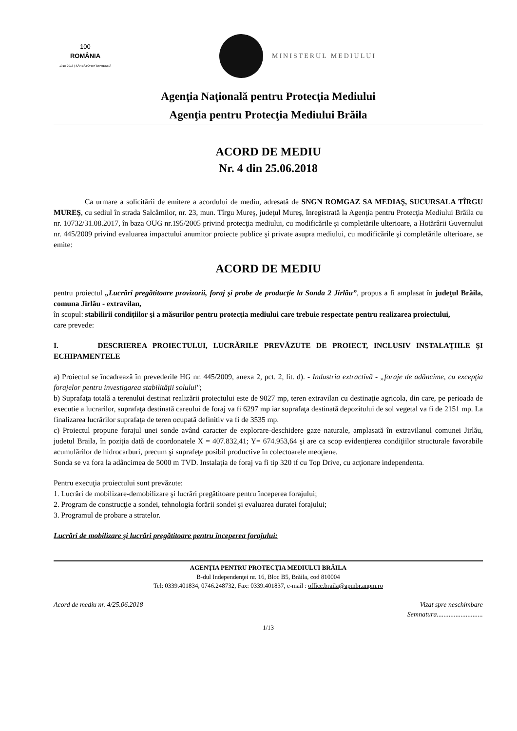100
ROMÂNIA
1918-2018 | SĂRBĂTORIM ÎMPREUNĂ
MINISTERUL MEDIULUI
Agenţia Naţională pentru Protecţia Mediului
Agenţia pentru Protecţia Mediului Brăila
ACORD DE MEDIU
Nr. 4 din 25.06.2018
Ca urmare a solicitării de emitere a acordului de mediu, adresată de SNGN ROMGAZ SA MEDIAŞ, SUCURSALA TÎRGU MUREŞ, cu sediul în strada Salcâmilor, nr. 23, mun. Tîrgu Mureş, judeţul Mureş, înregistrată la Agenţia pentru Protecţia Mediului Brăila cu nr. 10732/31.08.2017, în baza OUG nr.195/2005 privind protecţia mediului, cu modificările şi completările ulterioare, a Hotărârii Guvernului nr. 445/2009 privind evaluarea impactului anumitor proiecte publice şi private asupra mediului, cu modificările şi completările ulterioare, se emite:
ACORD DE MEDIU
pentru proiectul „Lucrări pregătitoare provizorii, foraj şi probe de producţie la Sonda 2 Jirlău”, propus a fi amplasat în judeţul Brăila, comuna Jirlău - extravilan,
în scopul: stabilirii condiţiilor şi a măsurilor pentru protecţia mediului care trebuie respectate pentru realizarea proiectului,
care prevede:
I. DESCRIEREA PROIECTULUI, LUCRĂRILE PREVĂZUTE DE PROIECT, INCLUSIV INSTALAŢIILE ŞI ECHIPAMENTELE
a) Proiectul se încadrează în prevederile HG nr. 445/2009, anexa 2, pct. 2, lit. d). - Industria extractivă - „foraje de adâncime, cu excepţia forajelor pentru investigarea stabilităţii solului";
b) Suprafaţa totală a terenului destinat realizării proiectului este de 9027 mp, teren extravilan cu destinaţie agricola, din care, pe perioada de executie a lucrarilor, suprafaţa destinată careului de foraj va fi 6297 mp iar suprafaţa destinată depozitului de sol vegetal va fi de 2151 mp. La finalizarea lucrărilor suprafaţa de teren ocupată definitiv va fi de 3535 mp.
c) Proiectul propune forajul unei sonde având caracter de explorare-deschidere gaze naturale, amplasată în extravilanul comunei Jirlău, judetul Braila, în poziţia dată de coordonatele X = 407.832,41; Y= 674.953,64 şi are ca scop evidenţierea condiţiilor structurale favorabile acumulărilor de hidrocarburi, precum şi suprafeţe posibil productive în colectoarele meoţiene.
Sonda se va fora la adâncimea de 5000 m TVD. Instalaţia de foraj va fi tip 320 tf cu Top Drive, cu acţionare independenta.
Pentru execuţia proiectului sunt prevăzute:
1. Lucrări de mobilizare-demobilizare şi lucrări pregătitoare pentru începerea forajului;
2. Program de construcţie a sondei, tehnologia forării sondei şi evaluarea duratei forajului;
3. Programul de probare a stratelor.
Lucrări de mobilizare şi lucrări pregătitoare pentru începerea forajului:
AGENŢIA PENTRU PROTECŢIA MEDIULUI BRĂILA
B-dul Independenţei nr. 16, Bloc B5, Brăila, cod 810004
Tel: 0339.401834, 0746.248732, Fax: 0339.401837, e-mail : office.braila@apmbr.anpm.ro
Acord de mediu nr. 4/25.06.2018 Vizat spre neschimbare
Semnatura...........................
1/13